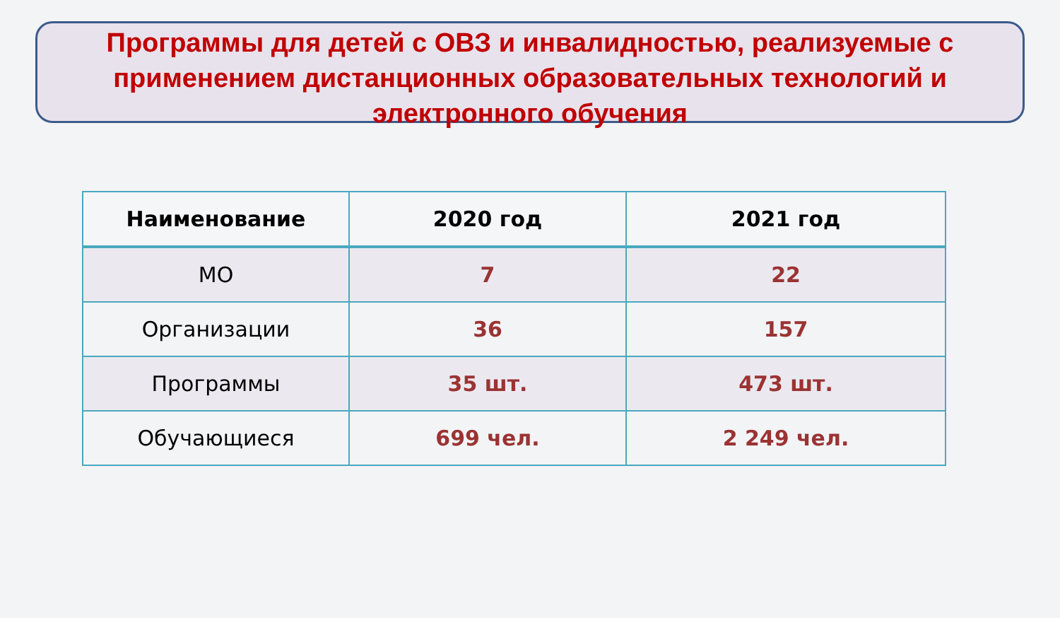Программы для детей с ОВЗ и инвалидностью, реализуемые с применением дистанционных образовательных технологий и электронного обучения
| Наименование | 2020 год | 2021 год |
| --- | --- | --- |
| МО | 7 | 22 |
| Организации | 36 | 157 |
| Программы | 35 шт. | 473 шт. |
| Обучающиеся | 699 чел. | 2 249 чел. |